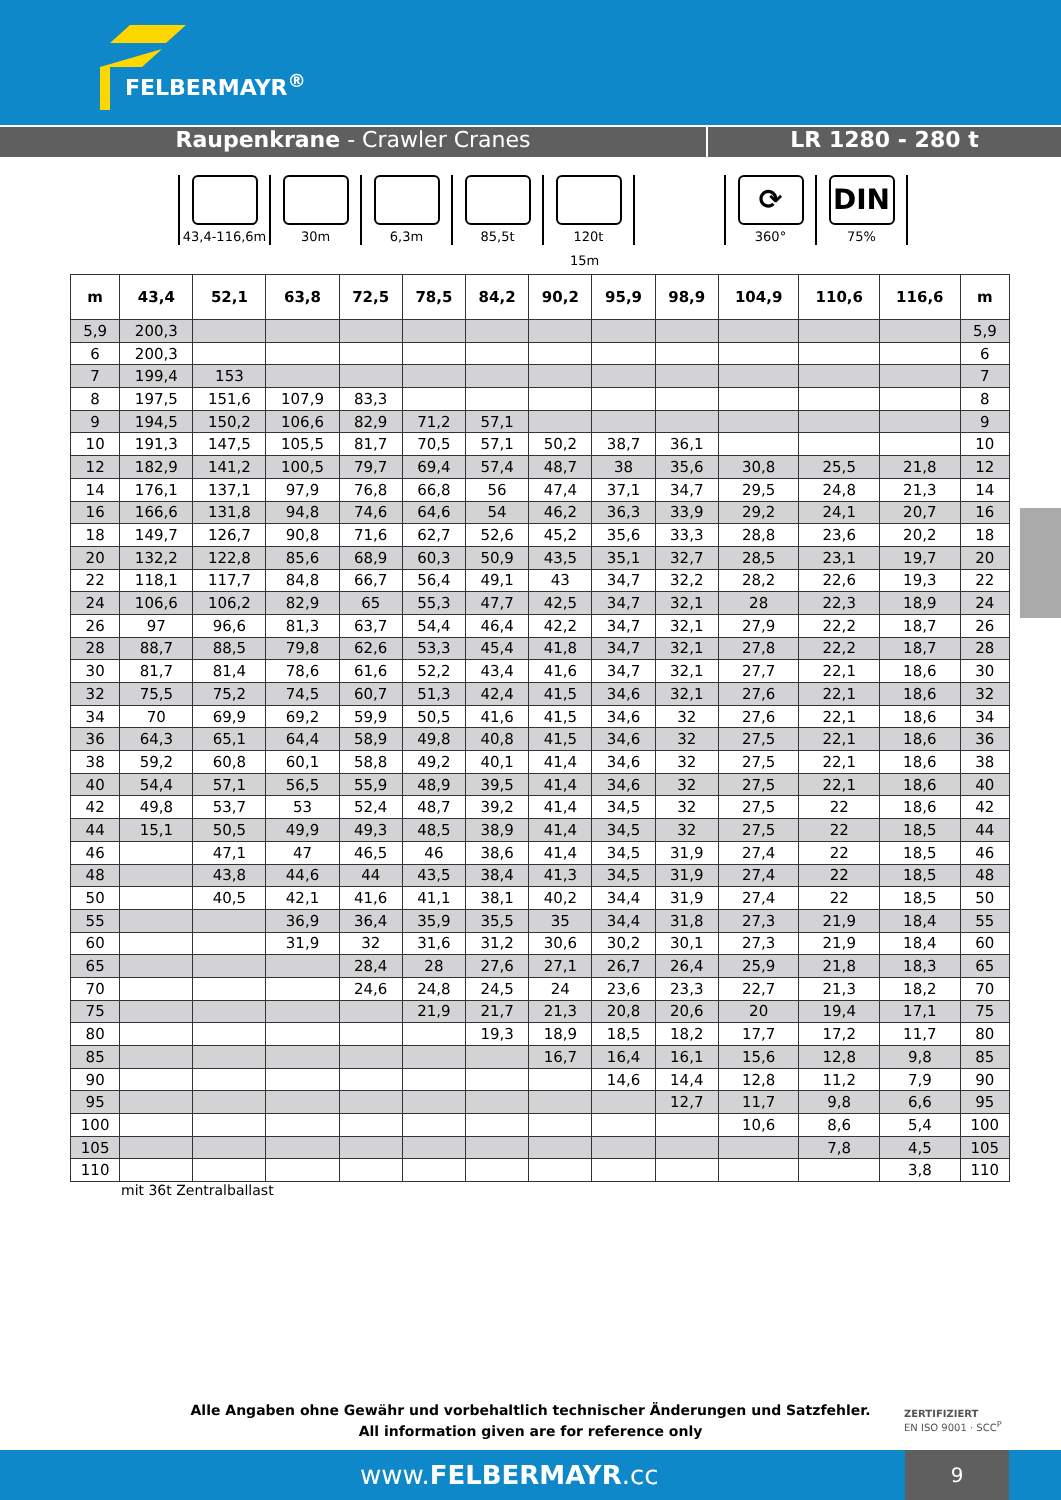FELBERMAYR<sup>®</sup>
Raupenkrane - Crawler Cranes LR 1280 - 280 t
43,4-116,6m 30m 6,3m 85,5t 120t
⟳
360°
DIN
75%
15m
| m | 43,4 | 52,1 | 63,8 | 72,5 | 78,5 | 84,2 | 90,2 | 95,9 | 98,9 | 104,9 | 110,6 | 116,6 | m |
| --- | --- | --- | --- | --- | --- | --- | --- | --- | --- | --- | --- | --- | --- |
| 5,9 | 200,3 | | | | | | | | | | | | 5,9 |
| 6 | 200,3 | | | | | | | | | | | | 6 |
| 7 | 199,4 | 153 | | | | | | | | | | | 7 |
| 8 | 197,5 | 151,6 | 107,9 | 83,3 | | | | | | | | | 8 |
| 9 | 194,5 | 150,2 | 106,6 | 82,9 | 71,2 | 57,1 | | | | | | | 9 |
| 10 | 191,3 | 147,5 | 105,5 | 81,7 | 70,5 | 57,1 | 50,2 | 38,7 | 36,1 | | | | 10 |
| 12 | 182,9 | 141,2 | 100,5 | 79,7 | 69,4 | 57,4 | 48,7 | 38 | 35,6 | 30,8 | 25,5 | 21,8 | 12 |
| 14 | 176,1 | 137,1 | 97,9 | 76,8 | 66,8 | 56 | 47,4 | 37,1 | 34,7 | 29,5 | 24,8 | 21,3 | 14 |
| 16 | 166,6 | 131,8 | 94,8 | 74,6 | 64,6 | 54 | 46,2 | 36,3 | 33,9 | 29,2 | 24,1 | 20,7 | 16 |
| 18 | 149,7 | 126,7 | 90,8 | 71,6 | 62,7 | 52,6 | 45,2 | 35,6 | 33,3 | 28,8 | 23,6 | 20,2 | 18 |
| 20 | 132,2 | 122,8 | 85,6 | 68,9 | 60,3 | 50,9 | 43,5 | 35,1 | 32,7 | 28,5 | 23,1 | 19,7 | 20 |
| 22 | 118,1 | 117,7 | 84,8 | 66,7 | 56,4 | 49,1 | 43 | 34,7 | 32,2 | 28,2 | 22,6 | 19,3 | 22 |
| 24 | 106,6 | 106,2 | 82,9 | 65 | 55,3 | 47,7 | 42,5 | 34,7 | 32,1 | 28 | 22,3 | 18,9 | 24 |
| 26 | 97 | 96,6 | 81,3 | 63,7 | 54,4 | 46,4 | 42,2 | 34,7 | 32,1 | 27,9 | 22,2 | 18,7 | 26 |
| 28 | 88,7 | 88,5 | 79,8 | 62,6 | 53,3 | 45,4 | 41,8 | 34,7 | 32,1 | 27,8 | 22,2 | 18,7 | 28 |
| 30 | 81,7 | 81,4 | 78,6 | 61,6 | 52,2 | 43,4 | 41,6 | 34,7 | 32,1 | 27,7 | 22,1 | 18,6 | 30 |
| 32 | 75,5 | 75,2 | 74,5 | 60,7 | 51,3 | 42,4 | 41,5 | 34,6 | 32,1 | 27,6 | 22,1 | 18,6 | 32 |
| 34 | 70 | 69,9 | 69,2 | 59,9 | 50,5 | 41,6 | 41,5 | 34,6 | 32 | 27,6 | 22,1 | 18,6 | 34 |
| 36 | 64,3 | 65,1 | 64,4 | 58,9 | 49,8 | 40,8 | 41,5 | 34,6 | 32 | 27,5 | 22,1 | 18,6 | 36 |
| 38 | 59,2 | 60,8 | 60,1 | 58,8 | 49,2 | 40,1 | 41,4 | 34,6 | 32 | 27,5 | 22,1 | 18,6 | 38 |
| 40 | 54,4 | 57,1 | 56,5 | 55,9 | 48,9 | 39,5 | 41,4 | 34,6 | 32 | 27,5 | 22,1 | 18,6 | 40 |
| 42 | 49,8 | 53,7 | 53 | 52,4 | 48,7 | 39,2 | 41,4 | 34,5 | 32 | 27,5 | 22 | 18,6 | 42 |
| 44 | 15,1 | 50,5 | 49,9 | 49,3 | 48,5 | 38,9 | 41,4 | 34,5 | 32 | 27,5 | 22 | 18,5 | 44 |
| 46 | | 47,1 | 47 | 46,5 | 46 | 38,6 | 41,4 | 34,5 | 31,9 | 27,4 | 22 | 18,5 | 46 |
| 48 | | 43,8 | 44,6 | 44 | 43,5 | 38,4 | 41,3 | 34,5 | 31,9 | 27,4 | 22 | 18,5 | 48 |
| 50 | | 40,5 | 42,1 | 41,6 | 41,1 | 38,1 | 40,2 | 34,4 | 31,9 | 27,4 | 22 | 18,5 | 50 |
| 55 | | | 36,9 | 36,4 | 35,9 | 35,5 | 35 | 34,4 | 31,8 | 27,3 | 21,9 | 18,4 | 55 |
| 60 | | | 31,9 | 32 | 31,6 | 31,2 | 30,6 | 30,2 | 30,1 | 27,3 | 21,9 | 18,4 | 60 |
| 65 | | | | 28,4 | 28 | 27,6 | 27,1 | 26,7 | 26,4 | 25,9 | 21,8 | 18,3 | 65 |
| 70 | | | | 24,6 | 24,8 | 24,5 | 24 | 23,6 | 23,3 | 22,7 | 21,3 | 18,2 | 70 |
| 75 | | | | | 21,9 | 21,7 | 21,3 | 20,8 | 20,6 | 20 | 19,4 | 17,1 | 75 |
| 80 | | | | | | 19,3 | 18,9 | 18,5 | 18,2 | 17,7 | 17,2 | 11,7 | 80 |
| 85 | | | | | | | 16,7 | 16,4 | 16,1 | 15,6 | 12,8 | 9,8 | 85 |
| 90 | | | | | | | | 14,6 | 14,4 | 12,8 | 11,2 | 7,9 | 90 |
| 95 | | | | | | | | | 12,7 | 11,7 | 9,8 | 6,6 | 95 |
| 100 | | | | | | | | | | 10,6 | 8,6 | 5,4 | 100 |
| 105 | | | | | | | | | | | 7,8 | 4,5 | 105 |
| 110 | | | | | | | | | | | | 3,8 | 110 |
mit 36t Zentralballast
Alle Angaben ohne Gewähr und vorbehaltlich technischer Änderungen und Satzfehler.
All information given are for reference only
ZERTIFIZIERT
EN ISO 9001 · SCC<sup>P</sup>
www.FELBERMAYR.cc 9